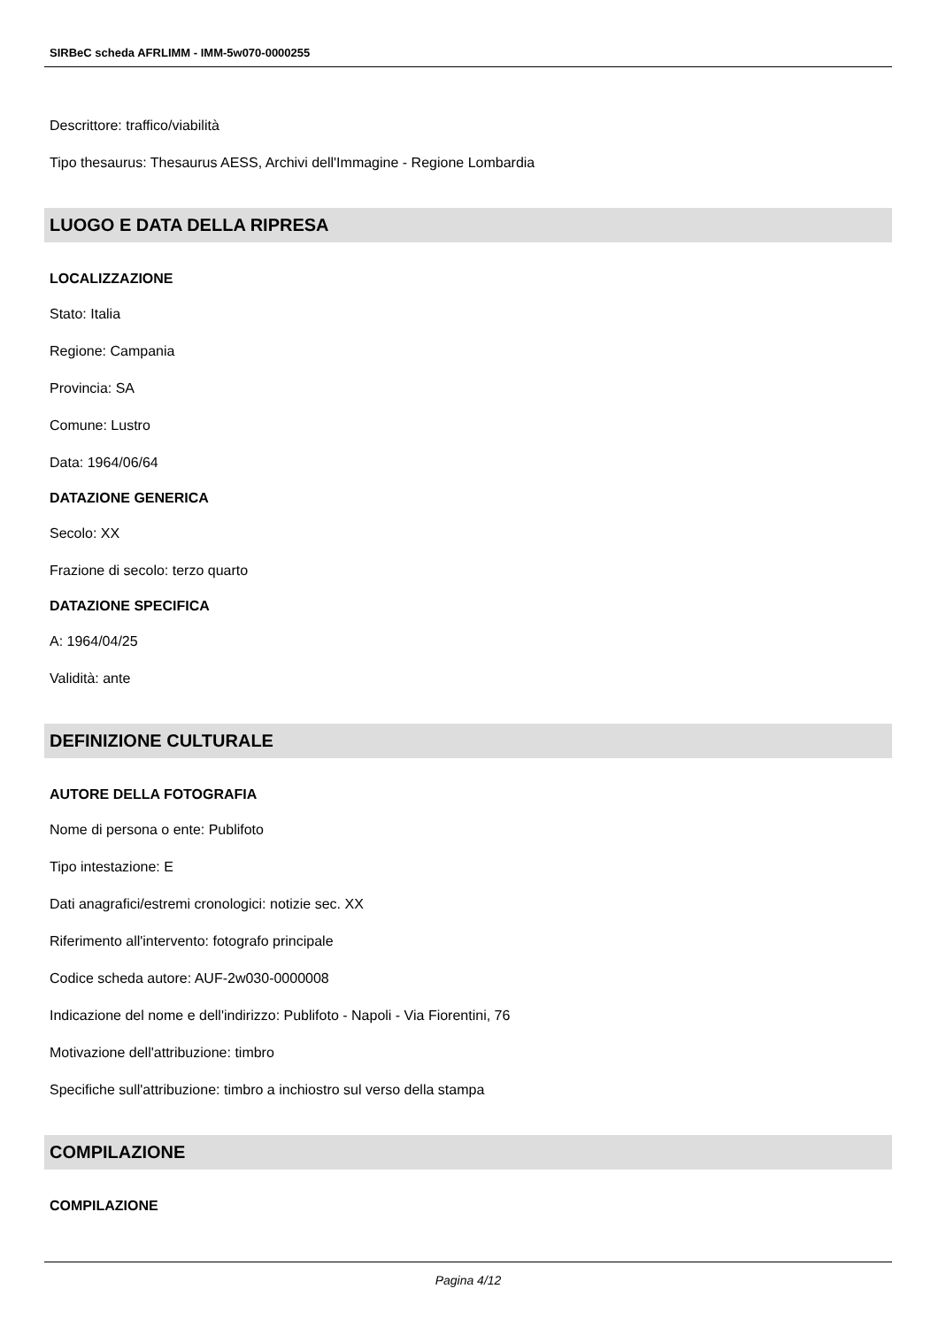SIRBeC scheda AFRLIMM - IMM-5w070-0000255
Descrittore: traffico/viabilità
Tipo thesaurus: Thesaurus AESS, Archivi dell'Immagine - Regione Lombardia
LUOGO E DATA DELLA RIPRESA
LOCALIZZAZIONE
Stato: Italia
Regione: Campania
Provincia: SA
Comune: Lustro
Data: 1964/06/64
DATAZIONE GENERICA
Secolo: XX
Frazione di secolo: terzo quarto
DATAZIONE SPECIFICA
A: 1964/04/25
Validità: ante
DEFINIZIONE CULTURALE
AUTORE DELLA FOTOGRAFIA
Nome di persona o ente: Publifoto
Tipo intestazione: E
Dati anagrafici/estremi cronologici: notizie sec. XX
Riferimento all'intervento: fotografo principale
Codice scheda autore: AUF-2w030-0000008
Indicazione del nome e dell'indirizzo: Publifoto - Napoli - Via Fiorentini, 76
Motivazione dell'attribuzione: timbro
Specifiche sull'attribuzione: timbro a inchiostro sul verso della stampa
COMPILAZIONE
COMPILAZIONE
Pagina 4/12